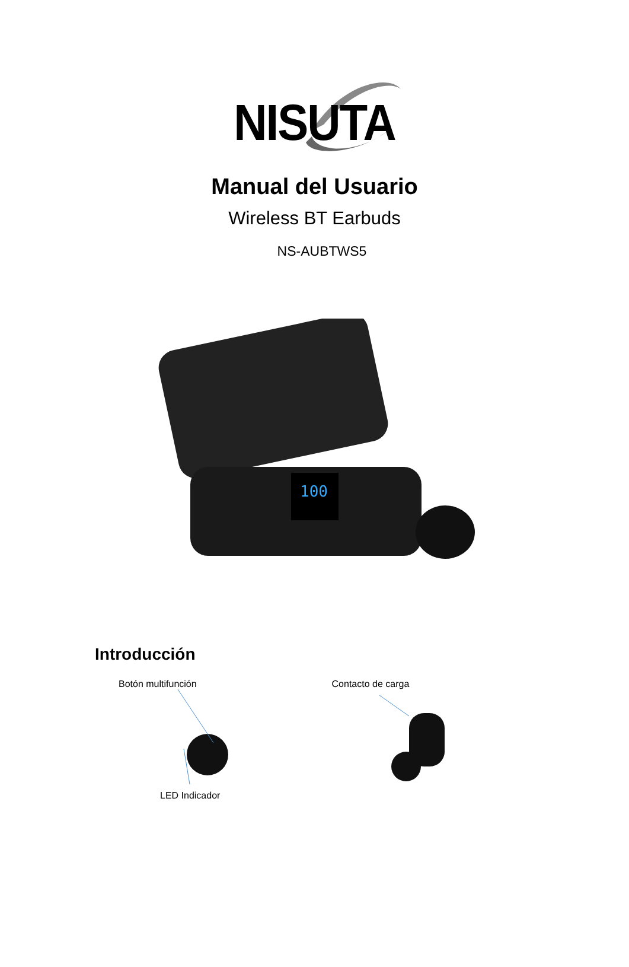NISUTA
Manual del Usuario
Wireless BT Earbuds
NS-AUBTWS5
100
Introducción
Botón multifunción
LED Indicador
Contacto de carga